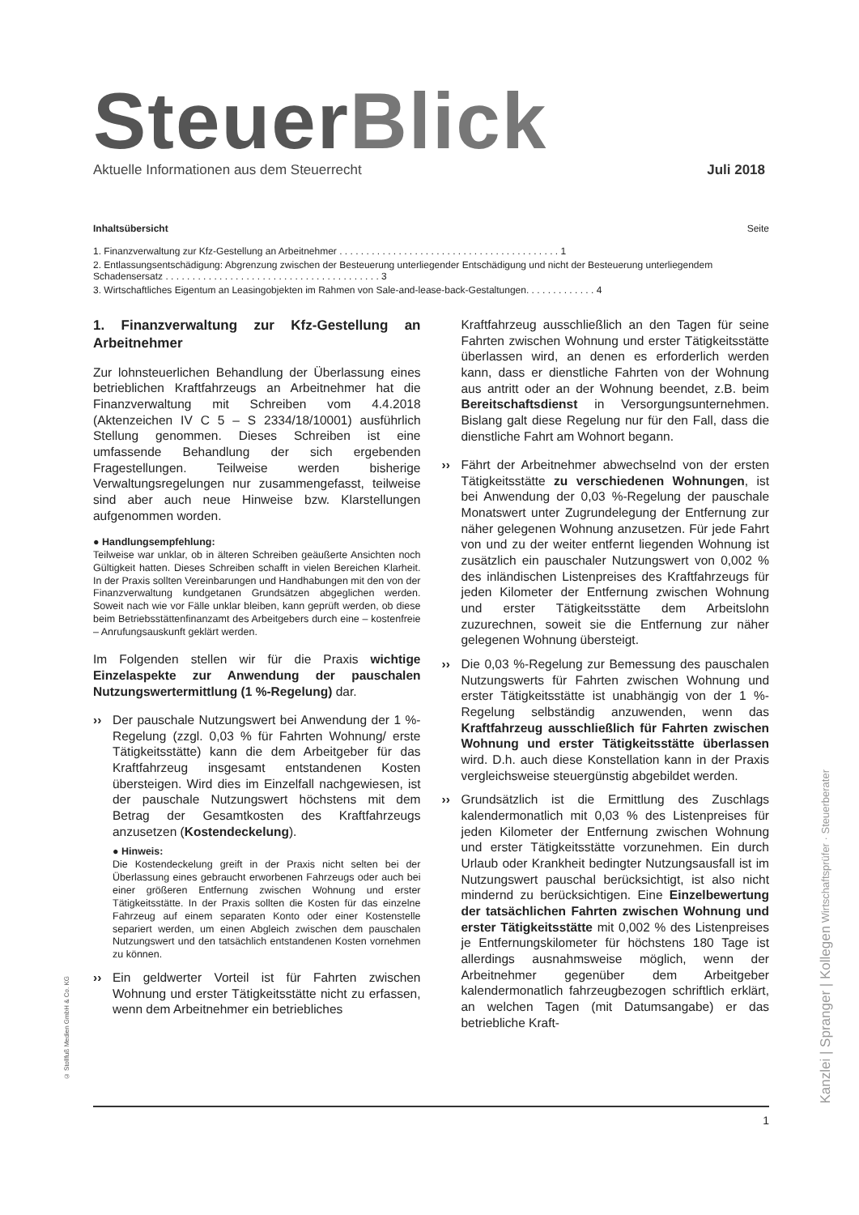SteuerBlick
Aktuelle Informationen aus dem Steuerrecht Juli 2018
Inhaltsübersicht Seite
1. Finanzverwaltung zur Kfz-Gestellung an Arbeitnehmer . . . . . . . . . . . . . . . . . . . . . . . . . . . . . . . . . . . . . . . . . 1
2. Entlassungsentschädigung: Abgrenzung zwischen der Besteuerung unterliegender Entschädigung und nicht der Besteuerung unterliegendem Schadensersatz . . . . . . . . . . . . . . . . . . . . . . . . . . . . . . . . . . . . . . . . 3
3. Wirtschaftliches Eigentum an Leasingobjekten im Rahmen von Sale-and-lease-back-Gestaltungen. . . . . . . . . . . . . 4
1. Finanzverwaltung zur Kfz-Gestellung an Arbeitnehmer
Zur lohnsteuerlichen Behandlung der Überlassung eines betrieblichen Kraftfahrzeugs an Arbeitnehmer hat die Finanzverwaltung mit Schreiben vom 4.4.2018 (Aktenzeichen IV C 5 – S 2334/18/10001) ausführlich Stellung genommen. Dieses Schreiben ist eine umfassende Behandlung der sich ergebenden Fragestellungen. Teilweise werden bisherige Verwaltungsregelungen nur zusammengefasst, teilweise sind aber auch neue Hinweise bzw. Klarstellungen aufgenommen worden.
● Handlungsempfehlung:
Teilweise war unklar, ob in älteren Schreiben geäußerte Ansichten noch Gültigkeit hatten. Dieses Schreiben schafft in vielen Bereichen Klarheit. In der Praxis sollten Vereinbarungen und Handhabungen mit den von der Finanzverwaltung kundgetanen Grundsätzen abgeglichen werden. Soweit nach wie vor Fälle unklar bleiben, kann geprüft werden, ob diese beim Betriebsstättenfinanzamt des Arbeitgebers durch eine – kostenfreie – Anrufungsauskunft geklärt werden.
Im Folgenden stellen wir für die Praxis wichtige Einzelaspekte zur Anwendung der pauschalen Nutzungswertermittlung (1 %-Regelung) dar.
›› Der pauschale Nutzungswert bei Anwendung der 1 %-Regelung (zzgl. 0,03 % für Fahrten Wohnung/ erste Tätigkeitsstätte) kann die dem Arbeitgeber für das Kraftfahrzeug insgesamt entstandenen Kosten übersteigen. Wird dies im Einzelfall nachgewiesen, ist der pauschale Nutzungswert höchstens mit dem Betrag der Gesamtkosten des Kraftfahrzeugs anzusetzen (Kostendeckelung).
● Hinweis:
Die Kostendeckelung greift in der Praxis nicht selten bei der Überlassung eines gebraucht erworbenen Fahrzeugs oder auch bei einer größeren Entfernung zwischen Wohnung und erster Tätigkeitsstätte. In der Praxis sollten die Kosten für das einzelne Fahrzeug auf einem separaten Konto oder einer Kostenstelle separiert werden, um einen Abgleich zwischen dem pauschalen Nutzungswert und den tatsächlich entstandenen Kosten vornehmen zu können.
›› Ein geldwerter Vorteil ist für Fahrten zwischen Wohnung und erster Tätigkeitsstätte nicht zu erfassen, wenn dem Arbeitnehmer ein betriebliches
Kraftfahrzeug ausschließlich an den Tagen für seine Fahrten zwischen Wohnung und erster Tätigkeitsstätte überlassen wird, an denen es erforderlich werden kann, dass er dienstliche Fahrten von der Wohnung aus antritt oder an der Wohnung beendet, z.B. beim Bereitschaftsdienst in Versorgungsunternehmen. Bislang galt diese Regelung nur für den Fall, dass die dienstliche Fahrt am Wohnort begann.
›› Fährt der Arbeitnehmer abwechselnd von der ersten Tätigkeitsstätte zu verschiedenen Wohnungen, ist bei Anwendung der 0,03 %-Regelung der pauschale Monatswert unter Zugrundelegung der Entfernung zur näher gelegenen Wohnung anzusetzen. Für jede Fahrt von und zu der weiter entfernt liegenden Wohnung ist zusätzlich ein pauschaler Nutzungswert von 0,002 % des inländischen Listenpreises des Kraftfahrzeugs für jeden Kilometer der Entfernung zwischen Wohnung und erster Tätigkeitsstätte dem Arbeitslohn zuzurechnen, soweit sie die Entfernung zur näher gelegenen Wohnung übersteigt.
›› Die 0,03 %-Regelung zur Bemessung des pauschalen Nutzungswerts für Fahrten zwischen Wohnung und erster Tätigkeitsstätte ist unabhängig von der 1 %-Regelung selbständig anzuwenden, wenn das Kraftfahrzeug ausschließlich für Fahrten zwischen Wohnung und erster Tätigkeitsstätte überlassen wird. D.h. auch diese Konstellation kann in der Praxis vergleichsweise steuergünstig abgebildet werden.
›› Grundsätzlich ist die Ermittlung des Zuschlags kalendermonatlich mit 0,03 % des Listenpreises für jeden Kilometer der Entfernung zwischen Wohnung und erster Tätigkeitsstätte vorzunehmen. Ein durch Urlaub oder Krankheit bedingter Nutzungsausfall ist im Nutzungswert pauschal berücksichtigt, ist also nicht mindernd zu berücksichtigen. Eine Einzelbewertung der tatsächlichen Fahrten zwischen Wohnung und erster Tätigkeitsstätte mit 0,002 % des Listenpreises je Entfernungskilometer für höchstens 180 Tage ist allerdings ausnahmsweise möglich, wenn der Arbeitnehmer gegenüber dem Arbeitgeber kalendermonatlich fahrzeugbezogen schriftlich erklärt, an welchen Tagen (mit Datumsangabe) er das betriebliche Kraft-
© Stollfuß Medien GmbH & Co. KG
Kanzlei | Spranger | Kollegen Wirtschaftsprüfer · Steuerberater
1